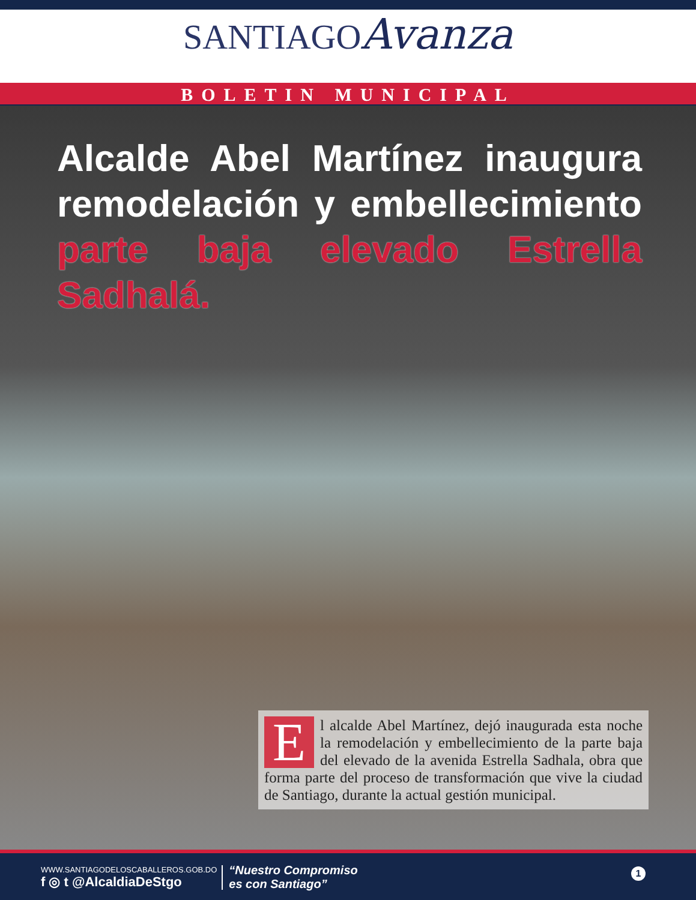SANTIAGO Avanza
BOLETIN MUNICIPAL
Alcalde Abel Martínez inaugura remodelación y embellecimiento parte baja elevado Estrella Sadhalá.
El alcalde Abel Martínez, dejó inaugurada esta noche la remodelación y embellecimiento de la parte baja del elevado de la avenida Estrella Sadhala, obra que forma parte del proceso de transformación que vive la ciudad de Santiago, durante la actual gestión municipal.
WWW.SANTIAGODELOSCABALLEROS.GOB.DO
f ◎ t @AlcaldiaDeStgo
“Nuestro Compromiso
es con Santiago”
1